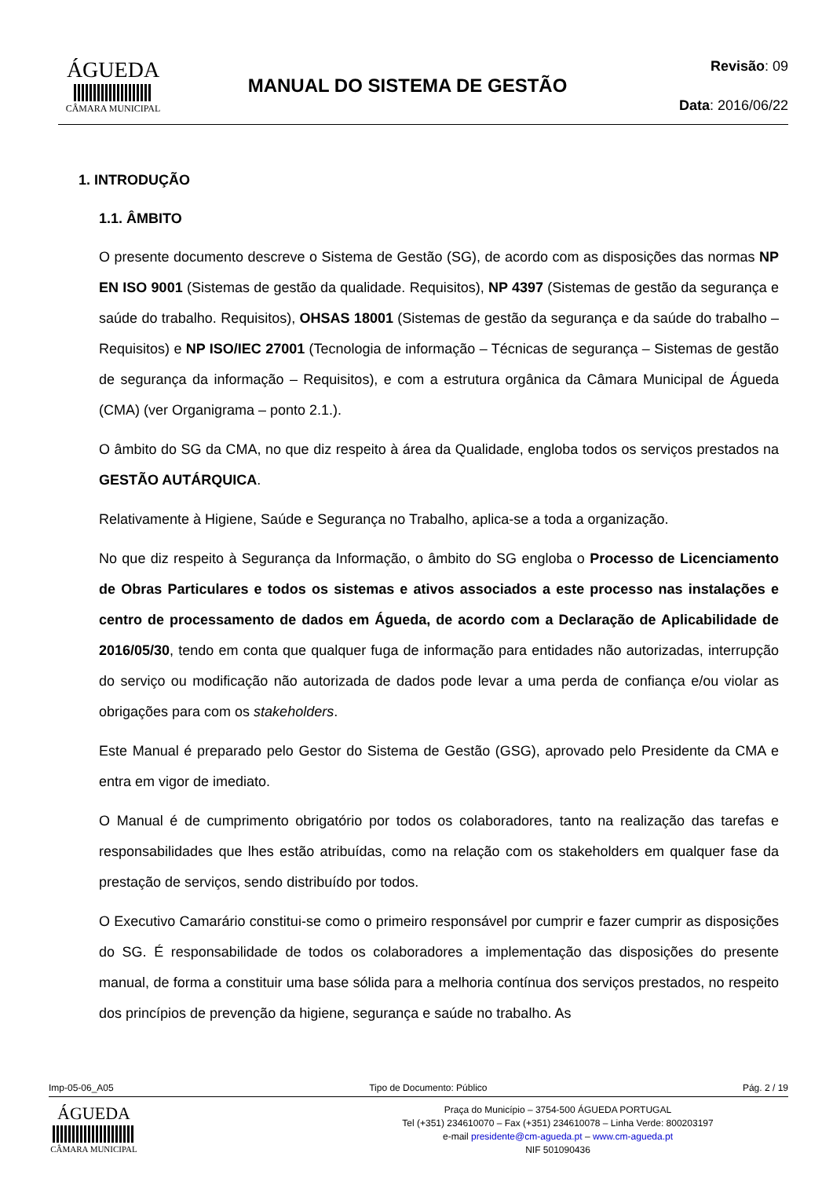ÁGUEDA
CÂMARA MUNICIPAL
MANUAL DO SISTEMA DE GESTÃO
Revisão: 09
Data: 2016/06/22
1. INTRODUÇÃO
1.1. ÂMBITO
O presente documento descreve o Sistema de Gestão (SG), de acordo com as disposições das normas NP EN ISO 9001 (Sistemas de gestão da qualidade. Requisitos), NP 4397 (Sistemas de gestão da segurança e saúde do trabalho. Requisitos), OHSAS 18001 (Sistemas de gestão da segurança e da saúde do trabalho – Requisitos) e NP ISO/IEC 27001 (Tecnologia de informação – Técnicas de segurança – Sistemas de gestão de segurança da informação – Requisitos), e com a estrutura orgânica da Câmara Municipal de Águeda (CMA) (ver Organigrama – ponto 2.1.).
O âmbito do SG da CMA, no que diz respeito à área da Qualidade, engloba todos os serviços prestados na GESTÃO AUTÁRQUICA.
Relativamente à Higiene, Saúde e Segurança no Trabalho, aplica-se a toda a organização.
No que diz respeito à Segurança da Informação, o âmbito do SG engloba o Processo de Licenciamento de Obras Particulares e todos os sistemas e ativos associados a este processo nas instalações e centro de processamento de dados em Águeda, de acordo com a Declaração de Aplicabilidade de 2016/05/30, tendo em conta que qualquer fuga de informação para entidades não autorizadas, interrupção do serviço ou modificação não autorizada de dados pode levar a uma perda de confiança e/ou violar as obrigações para com os stakeholders.
Este Manual é preparado pelo Gestor do Sistema de Gestão (GSG), aprovado pelo Presidente da CMA e entra em vigor de imediato.
O Manual é de cumprimento obrigatório por todos os colaboradores, tanto na realização das tarefas e responsabilidades que lhes estão atribuídas, como na relação com os stakeholders em qualquer fase da prestação de serviços, sendo distribuído por todos.
O Executivo Camarário constitui-se como o primeiro responsável por cumprir e fazer cumprir as disposições do SG. É responsabilidade de todos os colaboradores a implementação das disposições do presente manual, de forma a constituir uma base sólida para a melhoria contínua dos serviços prestados, no respeito dos princípios de prevenção da higiene, segurança e saúde no trabalho. As
Imp-05-06_A05 Tipo de Documento: Público Pág. 2 / 19
ÁGUEDA
CÂMARA MUNICIPAL
Praça do Município – 3754-500 ÁGUEDA PORTUGAL
Tel (+351) 234610070 – Fax (+351) 234610078 – Linha Verde: 800203197
e-mail presidente@cm-agueda.pt – www.cm-agueda.pt
NIF 501090436